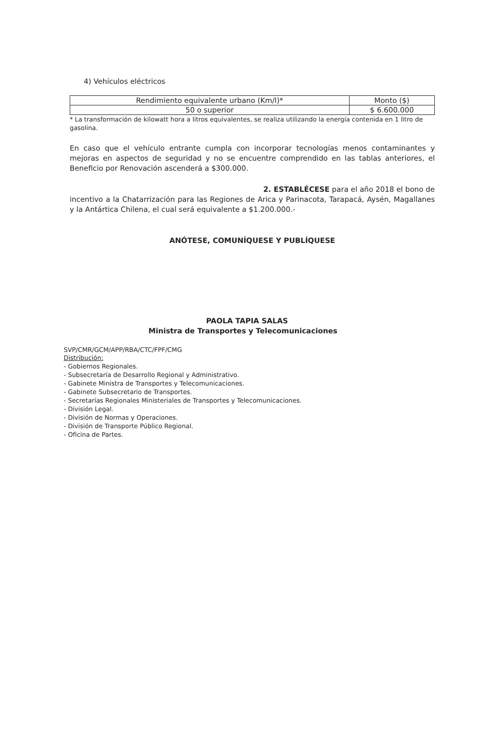4) Vehículos eléctricos
| Rendimiento equivalente urbano (Km/l)* | Monto ($) |
| 50 o superior | $ 6.600.000 |
* La transformación de kilowatt hora a litros equivalentes, se realiza utilizando la energía contenida en 1 litro de gasolina.
En caso que el vehículo entrante cumpla con incorporar tecnologías menos contaminantes y mejoras en aspectos de seguridad y no se encuentre comprendido en las tablas anteriores, el Beneficio por Renovación ascenderá a $300.000.
2. ESTABLÉCESE para el año 2018 el bono de incentivo a la Chatarrización para las Regiones de Arica y Parinacota, Tarapacá, Aysén, Magallanes y la Antártica Chilena, el cual será equivalente a $1.200.000.-
ANÓTESE, COMUNÍQUESE Y PUBLÍQUESE
PAOLA TAPIA SALAS
Ministra de Transportes y Telecomunicaciones
SVP/CMR/GCM/APP/RBA/CTC/FPF/CMG
Distribución:
- Gobiernos Regionales.
- Subsecretaría de Desarrollo Regional y Administrativo.
- Gabinete Ministra de Transportes y Telecomunicaciones.
- Gabinete Subsecretario de Transportes.
- Secretarías Regionales Ministeriales de Transportes y Telecomunicaciones.
- División Legal.
- División de Normas y Operaciones.
- División de Transporte Público Regional.
- Oficina de Partes.